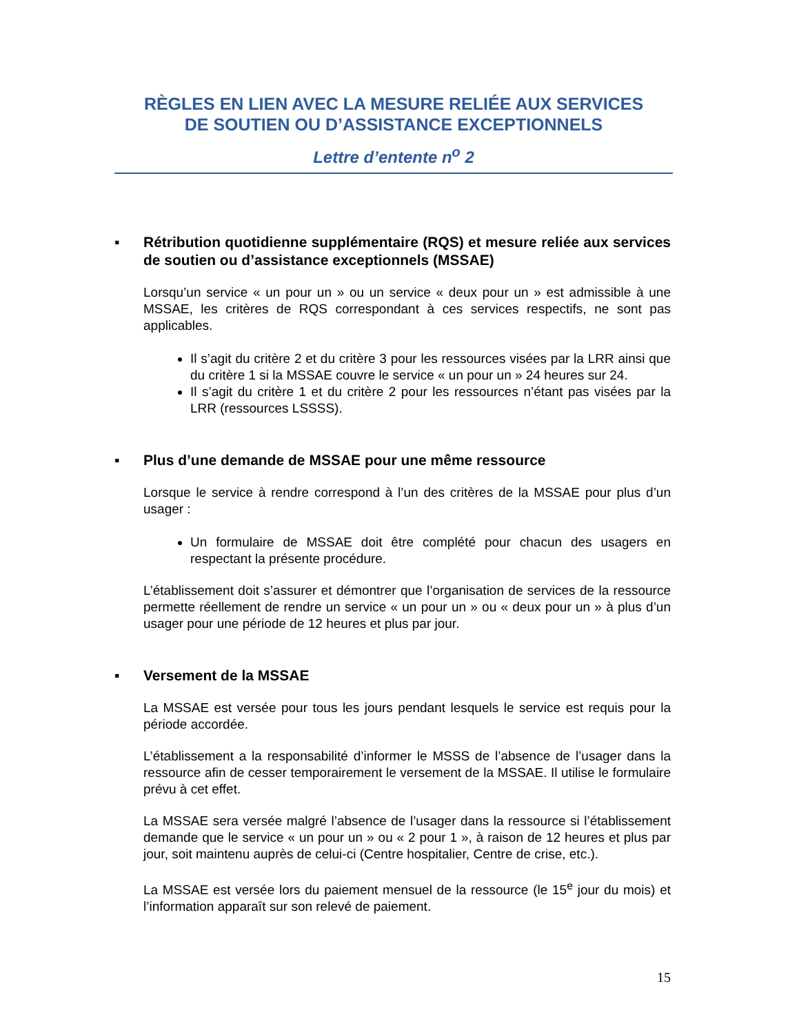RÈGLES EN LIEN AVEC LA MESURE RELIÉE AUX SERVICES
DE SOUTIEN OU D’ASSISTANCE EXCEPTIONNELS
Lettre d’entente n<sup>o</sup> 2
▪ Rétribution quotidienne supplémentaire (RQS) et mesure reliée aux services de soutien ou d’assistance exceptionnels (MSSAE)
Lorsqu’un service « un pour un » ou un service « deux pour un » est admissible à une MSSAE, les critères de RQS correspondant à ces services respectifs, ne sont pas applicables.
Il s’agit du critère 2 et du critère 3 pour les ressources visées par la LRR ainsi que du critère 1 si la MSSAE couvre le service « un pour un » 24 heures sur 24.
Il s’agit du critère 1 et du critère 2 pour les ressources n’étant pas visées par la LRR (ressources LSSSS).
▪ Plus d’une demande de MSSAE pour une même ressource
Lorsque le service à rendre correspond à l’un des critères de la MSSAE pour plus d’un usager :
Un formulaire de MSSAE doit être complété pour chacun des usagers en respectant la présente procédure.
L’établissement doit s’assurer et démontrer que l’organisation de services de la ressource permette réellement de rendre un service « un pour un » ou « deux pour un » à plus d’un usager pour une période de 12 heures et plus par jour.
▪ Versement de la MSSAE
La MSSAE est versée pour tous les jours pendant lesquels le service est requis pour la période accordée.
L’établissement a la responsabilité d’informer le MSSS de l’absence de l’usager dans la ressource afin de cesser temporairement le versement de la MSSAE. Il utilise le formulaire prévu à cet effet.
La MSSAE sera versée malgré l’absence de l’usager dans la ressource si l’établissement demande que le service « un pour un » ou « 2 pour 1 », à raison de 12 heures et plus par jour, soit maintenu auprès de celui-ci (Centre hospitalier, Centre de crise, etc.).
La MSSAE est versée lors du paiement mensuel de la ressource (le 15<sup>e</sup> jour du mois) et l’information apparaît sur son relevé de paiement.
15